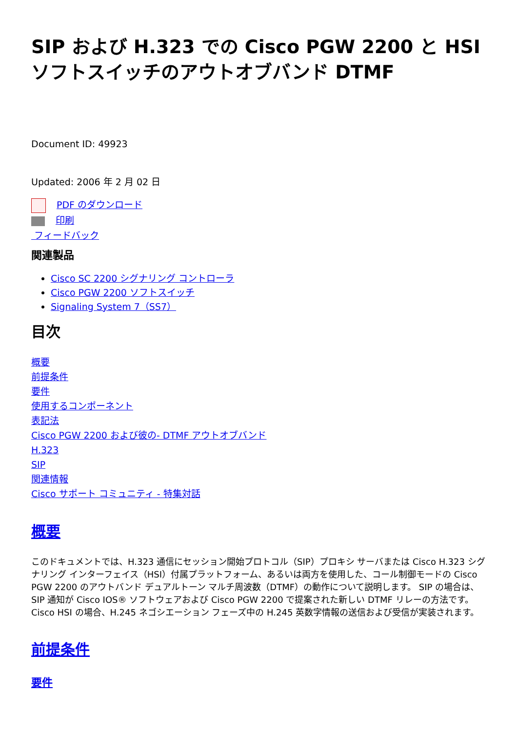SIP および H.323 での Cisco PGW 2200 と HSI ソフトスイッチのアウトオブバンド DTMF
Document ID: 49923
Updated: 2006 年 2 月 02 日
PDF のダウンロード
印刷
フィードバック
関連製品
Cisco SC 2200 シグナリング コントローラ
Cisco PGW 2200 ソフトスイッチ
Signaling System 7（SS7）
目次
概要
前提条件
要件
使用するコンポーネント
表記法
Cisco PGW 2200 および彼の- DTMF アウトオブバンド
H.323
SIP
関連情報
Cisco サポート コミュニティ - 特集対話
概要
このドキュメントでは、H.323 通信にセッション開始プロトコル（SIP）プロキシ サーバまたは Cisco H.323 シグナリング インターフェイス（HSI）付属プラットフォーム、あるいは両方を使用した、コール制御モードの Cisco PGW 2200 のアウトバンド デュアルトーン マルチ周波数（DTMF）の動作について説明します。 SIP の場合は、SIP 通知が Cisco IOS® ソフトウェアおよび Cisco PGW 2200 で提案された新しい DTMF リレーの方法です。 Cisco HSI の場合、H.245 ネゴシエーション フェーズ中の H.245 英数字情報の送信および受信が実装されます。
前提条件
要件